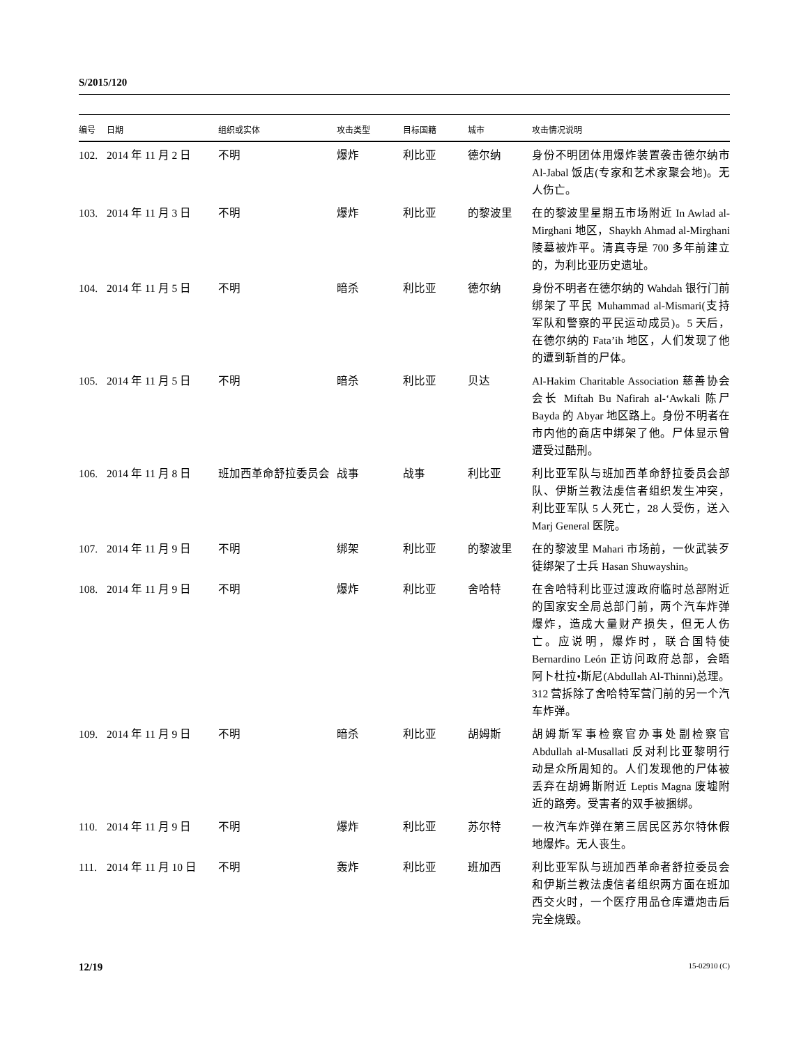S/2015/120
| 编号 | 日期 | 组织或实体 | 攻击类型 | 目标国籍 | 城市 | 攻击情况说明 |
| --- | --- | --- | --- | --- | --- | --- |
| 102. | 2014 年 11 月 2 日 | 不明 | 爆炸 | 利比亚 | 德尔纳 | 身份不明团体用爆炸装置袭击德尔纳市 Al-Jabal 饭店(专家和艺术家聚会地)。无人伤亡。 |
| 103. | 2014 年 11 月 3 日 | 不明 | 爆炸 | 利比亚 | 的黎波里 | 在的黎波里星期五市场附近 In Awlad al-Mirghani 地区，Shaykh Ahmad al-Mirghani 陵墓被炸平。清真寺是 700 多年前建立的，为利比亚历史遗址。 |
| 104. | 2014 年 11 月 5 日 | 不明 | 暗杀 | 利比亚 | 德尔纳 | 身份不明者在德尔纳的 Wahdah 银行门前绑架了平民 Muhammad al-Mismari(支持军队和警察的平民运动成员)。5 天后，在德尔纳的 Fata’ih 地区，人们发现了他的遭到斩首的尸体。 |
| 105. | 2014 年 11 月 5 日 | 不明 | 暗杀 | 利比亚 | 贝达 | Al-Hakim Charitable Association 慈善协会会长 Miftah Bu Nafirah al-‘Awkali 陈尸 Bayda 的 Abyar 地区路上。身份不明者在市内他的商店中绑架了他。尸体显示曾遭受过酷刑。 |
| 106. | 2014 年 11 月 8 日 | 班加西革命舒拉委员会 | 战事 | 战事 | 利比亚 | 利比亚军队与班加西革命舒拉委员会部队、伊斯兰教法虔信者组织发生冲突，利比亚军队 5 人死亡，28 人受伤，送入 Marj General 医院。 |
| 107. | 2014 年 11 月 9 日 | 不明 | 绑架 | 利比亚 | 的黎波里 | 在的黎波里 Mahari 市场前，一伙武装歹徒绑架了士兵 Hasan Shuwayshin。 |
| 108. | 2014 年 11 月 9 日 | 不明 | 爆炸 | 利比亚 | 舍哈特 | 在舍哈特利比亚过渡政府临时总部附近的国家安全局总部门前，两个汽车炸弹爆炸，造成大量财产损失，但无人伤亡。应说明，爆炸时，联合国特使 Bernardino León 正访问政府总部，会晤阿卜杜拉•斯尼(Abdullah Al-Thinni)总理。312 营拆除了舍哈特军营门前的另一个汽车炸弹。 |
| 109. | 2014 年 11 月 9 日 | 不明 | 暗杀 | 利比亚 | 胡姆斯 | 胡姆斯军事检察官办事处副检察官 Abdullah al-Musallati 反对利比亚黎明行动是众所周知的。人们发现他的尸体被丢弃在胡姆斯附近 Leptis Magna 废墟附近的路旁。受害者的双手被捆绑。 |
| 110. | 2014 年 11 月 9 日 | 不明 | 爆炸 | 利比亚 | 苏尔特 | 一枚汽车炸弹在第三居民区苏尔特休假地爆炸。无人丧生。 |
| 111. | 2014 年 11 月 10 日 | 不明 | 轰炸 | 利比亚 | 班加西 | 利比亚军队与班加西革命者舒拉委员会和伊斯兰教法虔信者组织两方面在班加西交火时，一个医疗用品仓库遭炮击后完全烧毁。 |
12/19 15-02910 (C)